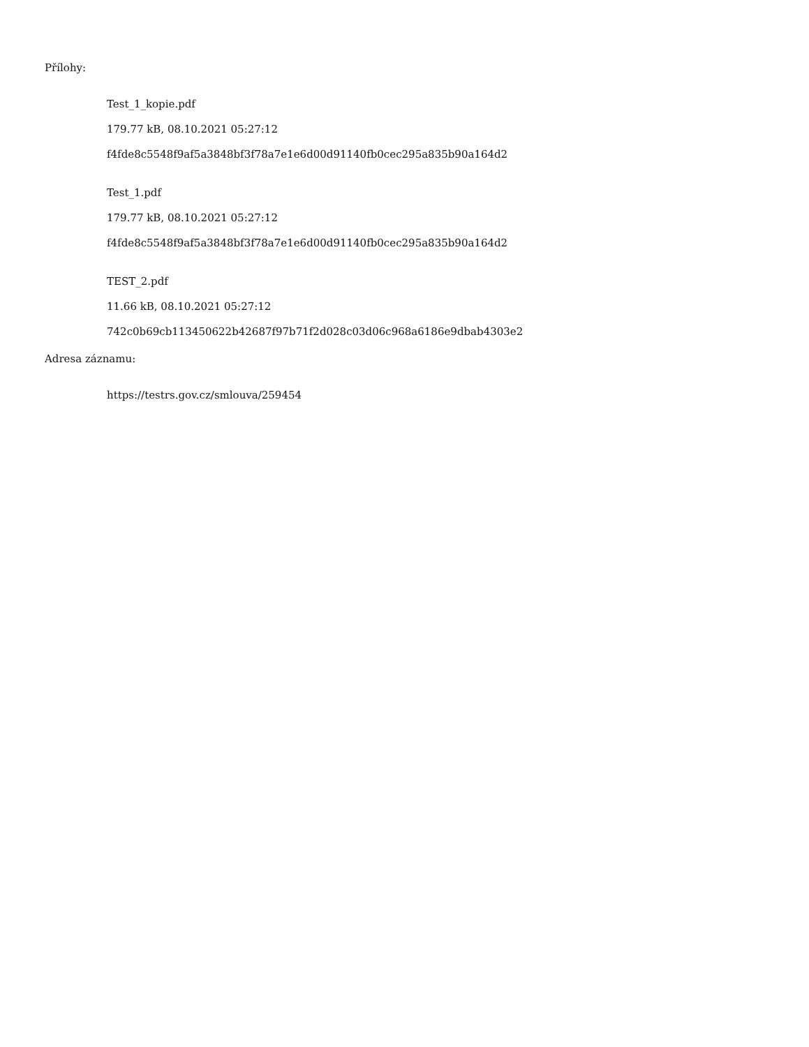Přílohy:
Test_1_kopie.pdf
179.77 kB, 08.10.2021 05:27:12
f4fde8c5548f9af5a3848bf3f78a7e1e6d00d91140fb0cec295a835b90a164d2
Test_1.pdf
179.77 kB, 08.10.2021 05:27:12
f4fde8c5548f9af5a3848bf3f78a7e1e6d00d91140fb0cec295a835b90a164d2
TEST_2.pdf
11.66 kB, 08.10.2021 05:27:12
742c0b69cb113450622b42687f97b71f2d028c03d06c968a6186e9dbab4303e2
Adresa záznamu:
https://testrs.gov.cz/smlouva/259454